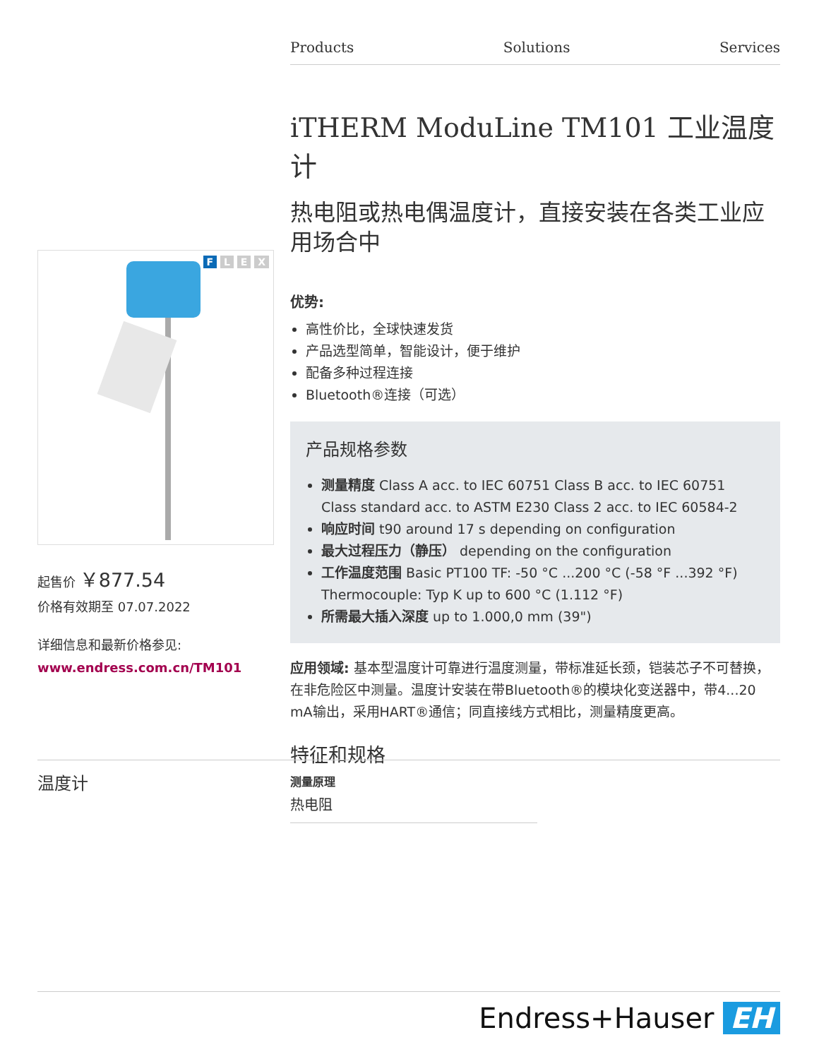Products Solutions Services
iTHERM ModuLine TM101 工业温度计
热电阻或热电偶温度计，直接安装在各类工业应用场合中
优势:
高性价比，全球快速发货
产品选型简单，智能设计，便于维护
配备多种过程连接
Bluetooth®连接（可选）
产品规格参数
测量精度 Class A acc. to IEC 60751 Class B acc. to IEC 60751 Class standard acc. to ASTM E230 Class 2 acc. to IEC 60584-2
响应时间 t90 around 17 s depending on configuration
最大过程压力（静压） depending on the configuration
工作温度范围 Basic PT100 TF: -50 °C ...200 °C (-58 °F ...392 °F) Thermocouple: Typ K up to 600 °C (1.112 °F)
所需最大插入深度 up to 1.000,0 mm (39")
应用领域: 基本型温度计可靠进行温度测量，带标准延长颈，铠装芯子不可替换，在非危险区中测量。温度计安装在带Bluetooth®的模块化变送器中，带4...20 mA输出，采用HART®通信；同直接线方式相比，测量精度更高。
特征和规格
温度计
测量原理
热电阻
F L E X
起售价 ￥877.54
价格有效期至 07.07.2022
详细信息和最新价格参见:
www.endress.com.cn/TM101
Endress+Hauser EH